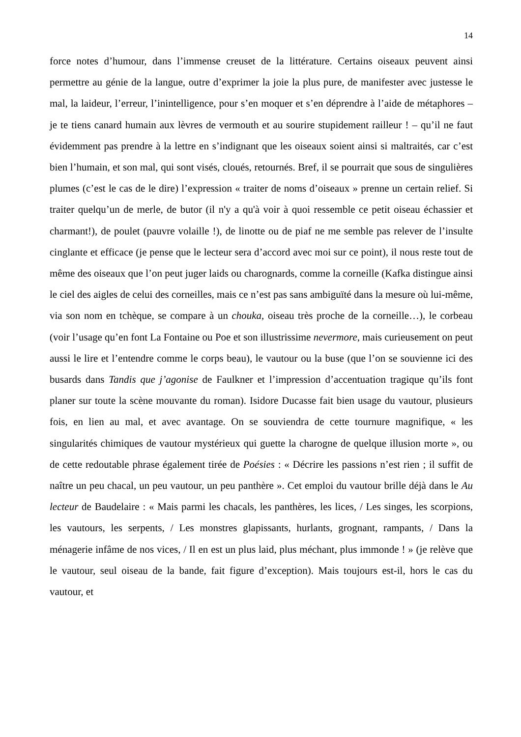14
force notes d’humour, dans l’immense creuset de la littérature. Certains oiseaux peuvent ainsi permettre au génie de la langue, outre d’exprimer la joie la plus pure, de manifester avec justesse le mal, la laideur, l’erreur, l’inintelligence, pour s’en moquer et s’en déprendre à l’aide de métaphores – je te tiens canard humain aux lèvres de vermouth et au sourire stupidement railleur ! – qu’il ne faut évidemment pas prendre à la lettre en s’indignant que les oiseaux soient ainsi si maltraités, car c’est bien l’humain, et son mal, qui sont visés, cloués, retournés. Bref, il se pourrait que sous de singulières plumes (c’est le cas de le dire) l’expression « traiter de noms d’oiseaux » prenne un certain relief. Si traiter quelqu’un de merle, de butor (il n'y a qu'à voir à quoi ressemble ce petit oiseau échassier et charmant!), de poulet (pauvre volaille !), de linotte ou de piaf ne me semble pas relever de l’insulte cinglante et efficace (je pense que le lecteur sera d’accord avec moi sur ce point), il nous reste tout de même des oiseaux que l’on peut juger laids ou charognards, comme la corneille (Kafka distingue ainsi le ciel des aigles de celui des corneilles, mais ce n’est pas sans ambiguïté dans la mesure où lui-même, via son nom en tchèque, se compare à un chouka, oiseau très proche de la corneille…), le corbeau (voir l’usage qu’en font La Fontaine ou Poe et son illustrissime nevermore, mais curieusement on peut aussi le lire et l’entendre comme le corps beau), le vautour ou la buse (que l’on se souvienne ici des busards dans Tandis que j’agonise de Faulkner et l’impression d’accentuation tragique qu’ils font planer sur toute la scène mouvante du roman). Isidore Ducasse fait bien usage du vautour, plusieurs fois, en lien au mal, et avec avantage. On se souviendra de cette tournure magnifique, « les singularités chimiques de vautour mystérieux qui guette la charogne de quelque illusion morte », ou de cette redoutable phrase également tirée de Poésies : « Décrire les passions n’est rien ; il suffit de naître un peu chacal, un peu vautour, un peu panthère ». Cet emploi du vautour brille déjà dans le Au lecteur de Baudelaire : « Mais parmi les chacals, les panthères, les lices, / Les singes, les scorpions, les vautours, les serpents, / Les monstres glapissants, hurlants, grognant, rampants, / Dans la ménagerie infâme de nos vices, / Il en est un plus laid, plus méchant, plus immonde ! » (je relève que le vautour, seul oiseau de la bande, fait figure d’exception). Mais toujours est-il, hors le cas du vautour, et